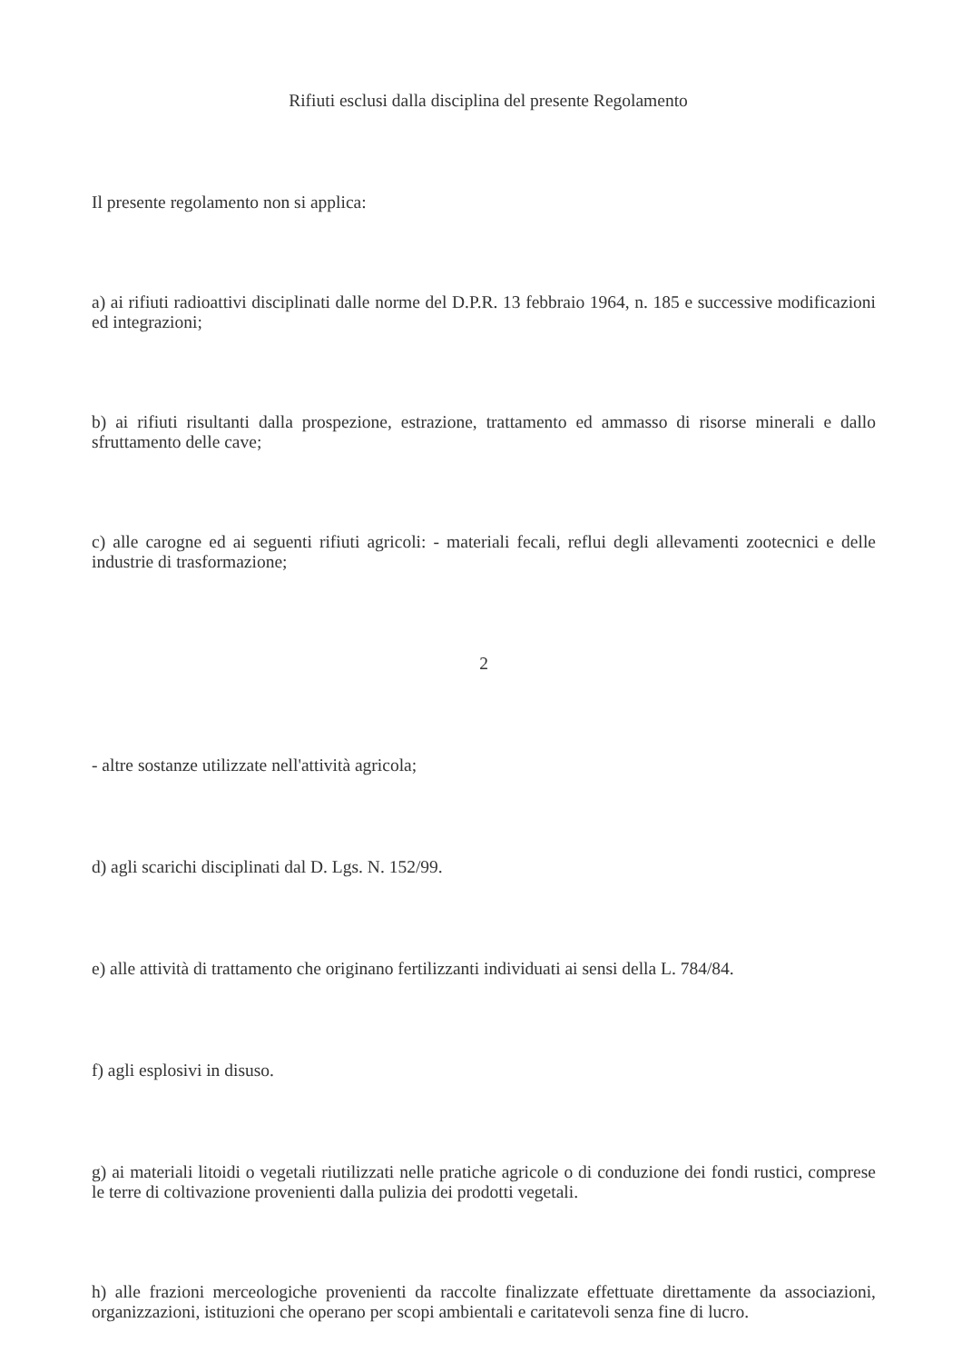Rifiuti esclusi dalla disciplina del presente Regolamento
Il presente regolamento non si applica:
a) ai rifiuti radioattivi disciplinati dalle norme del D.P.R. 13 febbraio 1964, n. 185 e successive modificazioni ed integrazioni;
b) ai rifiuti risultanti dalla prospezione, estrazione, trattamento ed ammasso di risorse minerali e dallo sfruttamento delle cave;
c) alle carogne ed ai seguenti rifiuti agricoli: - materiali fecali, reflui degli allevamenti zootecnici e delle industrie di trasformazione;
2
- altre sostanze utilizzate nell'attività agricola;
d) agli scarichi disciplinati dal D. Lgs. N. 152/99.
e) alle attività di trattamento che originano fertilizzanti individuati ai sensi della L. 784/84.
f) agli esplosivi in disuso.
g) ai materiali litoidi o vegetali riutilizzati nelle pratiche agricole o di conduzione dei fondi rustici, comprese le terre di coltivazione provenienti dalla pulizia dei prodotti vegetali.
h) alle frazioni merceologiche provenienti da raccolte finalizzate effettuate direttamente da associazioni, organizzazioni, istituzioni che operano per scopi ambientali e caritatevoli senza fine di lucro.